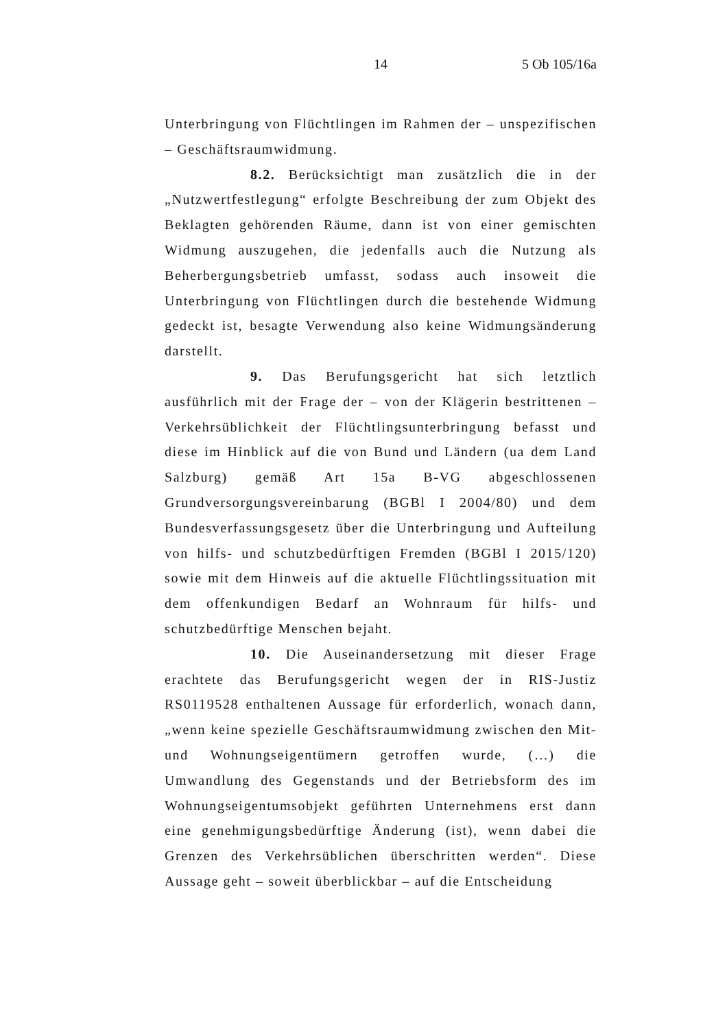14 5 Ob 105/16a
Unterbringung von Flüchtlingen im Rahmen der – unspezifischen – Geschäftsraumwidmung.
8.2. Berücksichtigt man zusätzlich die in der „Nutzwertfestlegung“ erfolgte Beschreibung der zum Objekt des Beklagten gehörenden Räume, dann ist von einer gemischten Widmung auszugehen, die jedenfalls auch die Nutzung als Beherbergungsbetrieb umfasst, sodass auch insoweit die Unterbringung von Flüchtlingen durch die bestehende Widmung gedeckt ist, besagte Verwendung also keine Widmungsänderung darstellt.
9. Das Berufungsgericht hat sich letztlich ausführlich mit der Frage der – von der Klägerin bestrittenen – Verkehrsüblichkeit der Flüchtlingsunterbringung befasst und diese im Hinblick auf die von Bund und Ländern (ua dem Land Salzburg) gemäß Art 15a B-VG abgeschlossenen Grundversorgungsvereinbarung (BGBl I 2004/80) und dem Bundesverfassungsgesetz über die Unterbringung und Aufteilung von hilfs- und schutzbedürftigen Fremden (BGBl I 2015/120) sowie mit dem Hinweis auf die aktuelle Flüchtlingssituation mit dem offenkundigen Bedarf an Wohnraum für hilfs- und schutzbedürftige Menschen bejaht.
10. Die Auseinandersetzung mit dieser Frage erachtete das Berufungsgericht wegen der in RIS-Justiz RS0119528 enthaltenen Aussage für erforderlich, wonach dann, „wenn keine spezielle Geschäftsraumwidmung zwischen den Mit- und Wohnungseigentümern getroffen wurde, (…) die Umwandlung des Gegenstands und der Betriebsform des im Wohnungseigentumsobjekt geführten Unternehmens erst dann eine genehmigungsbedürftige Änderung (ist), wenn dabei die Grenzen des Verkehrsüblichen überschritten werden“. Diese Aussage geht – soweit überblickbar – auf die Entscheidung